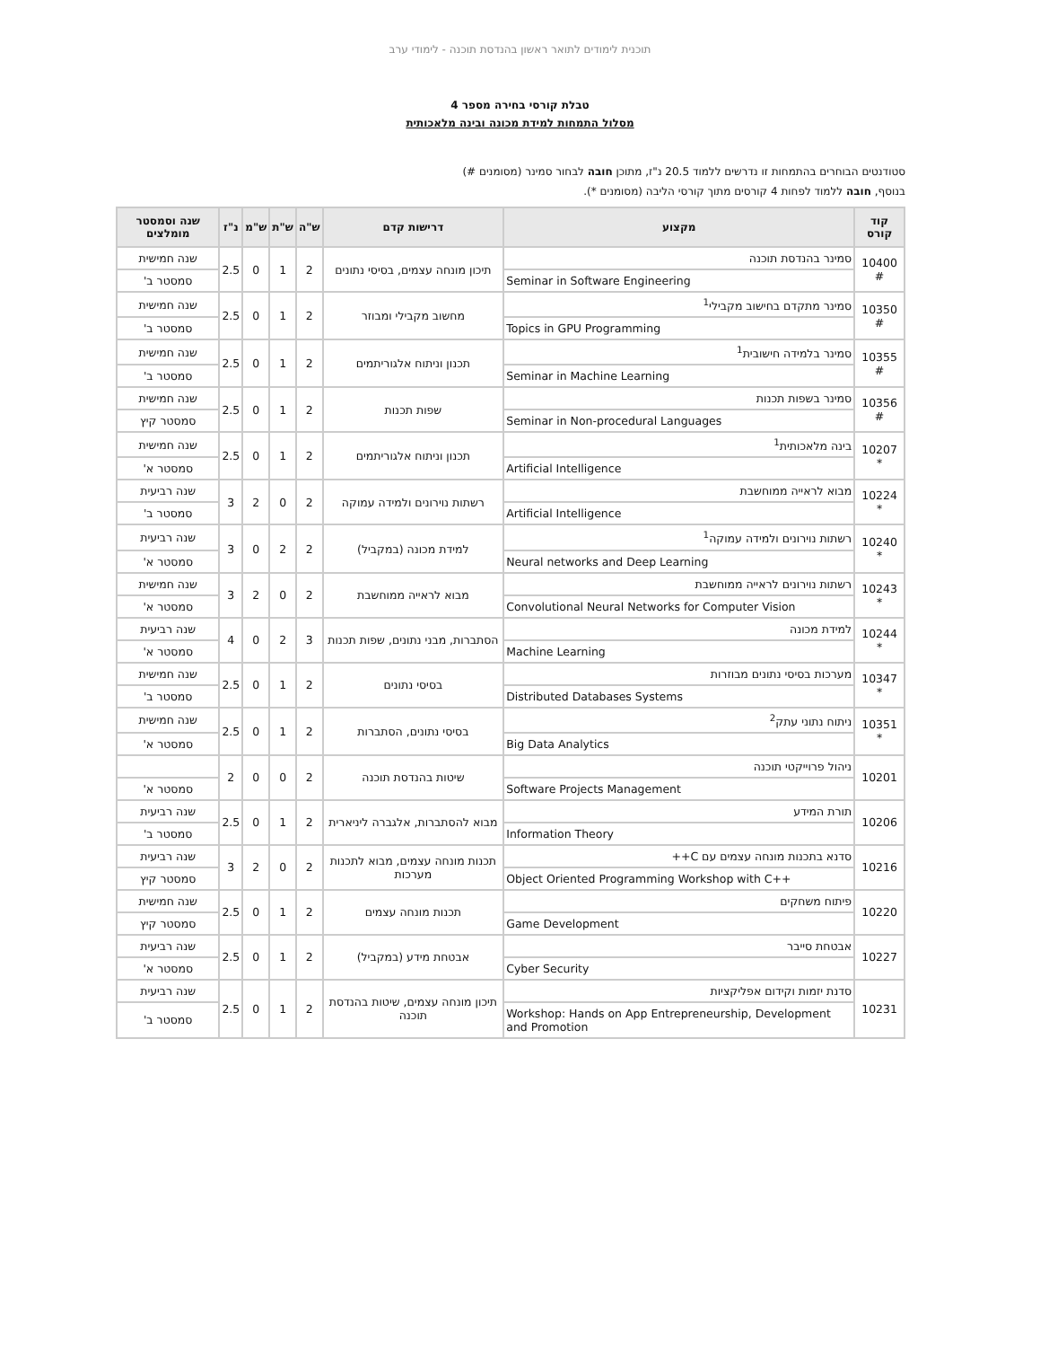תוכנית לימודים לתואר ראשון בהנדסת תוכנה - לימודי ערב
טבלת קורסי בחירה מספר 4
מסלול התמחות למידת מכונה ובינה מלאכותית
סטודנטים הבוחרים בהתמחות זו נדרשים ללמוד 20.5 נ"ז, מתוכן חובה לבחור סמינר (מסומנים #)
בנוסף, חובה ללמוד לפחות 4 קורסים מתוך קורסי הליבה (מסומנים *).
| קוד קורס | מקצוע | דרישות קדם | ש"ה | ש"ת | ש"מ | נ"ז | שנה וסמסטר מומלצים |
| --- | --- | --- | --- | --- | --- | --- | --- |
| 10400 # | סמינר בהנדסת תוכנה | תיכון מונחה עצמים, בסיסי נתונים | 2 | 1 | 0 | 2.5 | שנה חמישית |
| | Seminar in Software Engineering | | | | | | סמסטר ב' |
| 10350 # | סמינר מתקדם בחישוב מקבילי<sup>1</sup> | מחשוב מקבילי ומבוזר | 2 | 1 | 0 | 2.5 | שנה חמישית |
| | Topics in GPU Programming | | | | | | סמסטר ב' |
| 10355 # | סמינר בלמידה חישובית<sup>1</sup> | תכנון וניתוח אלגוריתמים | 2 | 1 | 0 | 2.5 | שנה חמישית |
| | Seminar in Machine Learning | | | | | | סמסטר ב' |
| 10356 # | סמינר בשפות תכנות | שפות תכנות | 2 | 1 | 0 | 2.5 | שנה חמישית |
| | Seminar in Non-procedural Languages | | | | | | סמסטר קיץ |
| 10207 * | בינה מלאכותית<sup>1</sup> | תכנון וניתוח אלגוריתמים | 2 | 1 | 0 | 2.5 | שנה חמישית |
| | Artificial Intelligence | | | | | | סמסטר א' |
| 10224 * | מבוא לראייה ממוחשבת | רשתות נוירונים ולמידה עמוקה | 2 | 0 | 2 | 3 | שנה רביעית |
| | Artificial Intelligence | | | | | | סמסטר ב' |
| 10240 * | רשתות נוירונים ולמידה עמוקה<sup>1</sup> | למידת מכונה (במקביל) | 2 | 2 | 0 | 3 | שנה רביעית |
| | Neural networks and Deep Learning | | | | | | סמסטר א' |
| 10243 * | רשתות נוירונים לראייה ממוחשבת | מבוא לראייה ממוחשבת | 2 | 0 | 2 | 3 | שנה חמישית |
| | Convolutional Neural Networks for Computer Vision | | | | | | סמסטר א' |
| 10244 * | למידת מכונה | הסתברות, מבני נתונים, שפות תכנות | 3 | 2 | 0 | 4 | שנה רביעית |
| | Machine Learning | | | | | | סמסטר א' |
| 10347 * | מערכות בסיסי נתונים מבוזרות | בסיסי נתונים | 2 | 1 | 0 | 2.5 | שנה חמישית |
| | Distributed Databases Systems | | | | | | סמסטר ב' |
| 10351 * | ניתוח נתוני עתק<sup>2</sup> | בסיסי נתונים, הסתברות | 2 | 1 | 0 | 2.5 | שנה חמישית |
| | Big Data Analytics | | | | | | סמסטר א' |
| 10201 | ניהול פרוייקטי תוכנה | שיטות בהנדסת תוכנה | 2 | 0 | 0 | 2 | |
| | Software Projects Management | | | | | | סמסטר א' |
| 10206 | תורת המידע | מבוא להסתברות, אלגברה ליניארית | 2 | 1 | 0 | 2.5 | שנה רביעית |
| | Information Theory | | | | | | סמסטר ב' |
| 10216 | סדנא בתכנות מונחה עצמים עם C++ | תכנות מונחה עצמים, מבוא לתכנות מערכות | 2 | 0 | 2 | 3 | שנה רביעית |
| | Object Oriented Programming Workshop with C++ | | | | | | סמסטר קיץ |
| 10220 | פיתוח משחקים | תכנות מונחה עצמים | 2 | 1 | 0 | 2.5 | שנה חמישית |
| | Game Development | | | | | | סמסטר קיץ |
| 10227 | אבטחת סייבר | אבטחת מידע (במקביל) | 2 | 1 | 0 | 2.5 | שנה רביעית |
| | Cyber Security | | | | | | סמסטר א' |
| 10231 | סדנת יזמות וקידום אפליקציות | תיכון מונחה עצמים, שיטות בהנדסת תוכנה | 2 | 1 | 0 | 2.5 | שנה רביעית |
| | Workshop: Hands on App Entrepreneurship, Development and Promotion | | | | | | סמסטר ב' |